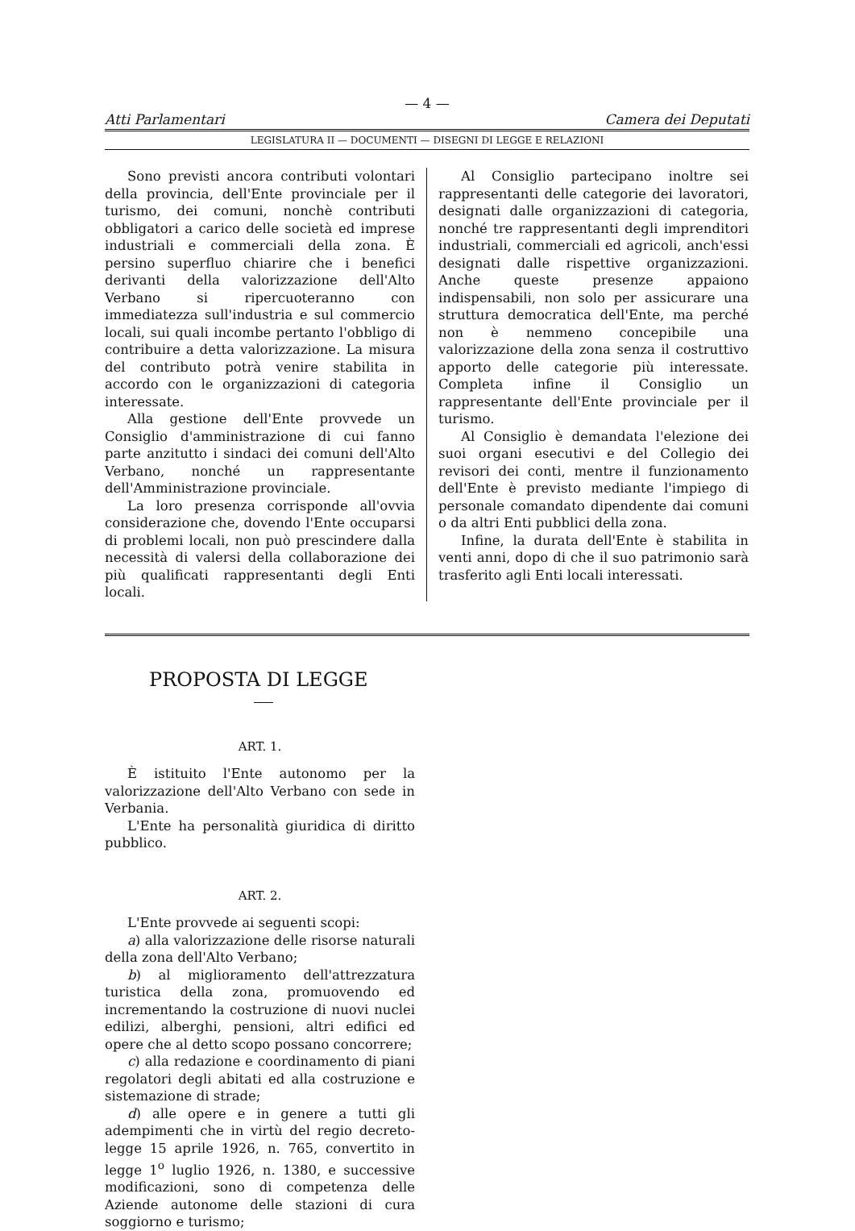— 4 —
Atti Parlamentari Camera dei Deputati
LEGISLATURA II — DOCUMENTI — DISEGNI DI LEGGE E RELAZIONI
Sono previsti ancora contributi volontari della provincia, dell'Ente provinciale per il turismo, dei comuni, nonchè contributi obbligatori a carico delle società ed imprese industriali e commerciali della zona. È persino superfluo chiarire che i benefici derivanti della valorizzazione dell'Alto Verbano si ripercuoteranno con immediatezza sull'industria e sul commercio locali, sui quali incombe pertanto l'obbligo di contribuire a detta valorizzazione. La misura del contributo potrà venire stabilita in accordo con le organizzazioni di categoria interessate.
Alla gestione dell'Ente provvede un Consiglio d'amministrazione di cui fanno parte anzitutto i sindaci dei comuni dell'Alto Verbano, nonché un rappresentante dell'Amministrazione provinciale.
La loro presenza corrisponde all'ovvia considerazione che, dovendo l'Ente occuparsi di problemi locali, non può prescindere dalla necessità di valersi della collaborazione dei più qualificati rappresentanti degli Enti locali.
Al Consiglio partecipano inoltre sei rappresentanti delle categorie dei lavoratori, designati dalle organizzazioni di categoria, nonché tre rappresentanti degli imprenditori industriali, commerciali ed agricoli, anch'essi designati dalle rispettive organizzazioni. Anche queste presenze appaiono indispensabili, non solo per assicurare una struttura democratica dell'Ente, ma perché non è nemmeno concepibile una valorizzazione della zona senza il costruttivo apporto delle categorie più interessate. Completa infine il Consiglio un rappresentante dell'Ente provinciale per il turismo.
Al Consiglio è demandata l'elezione dei suoi organi esecutivi e del Collegio dei revisori dei conti, mentre il funzionamento dell'Ente è previsto mediante l'impiego di personale comandato dipendente dai comuni o da altri Enti pubblici della zona.
Infine, la durata dell'Ente è stabilita in venti anni, dopo di che il suo patrimonio sarà trasferito agli Enti locali interessati.
PROPOSTA DI LEGGE
ART. 1.
È istituito l'Ente autonomo per la valorizzazione dell'Alto Verbano con sede in Verbania.
L'Ente ha personalità giuridica di diritto pubblico.
ART. 2.
L'Ente provvede ai seguenti scopi:
a) alla valorizzazione delle risorse naturali della zona dell'Alto Verbano;
b) al miglioramento dell'attrezzatura turistica della zona, promuovendo ed incrementando la costruzione di nuovi nuclei edilizi, alberghi, pensioni, altri edifici ed opere che al detto scopo possano concorrere;
c) alla redazione e coordinamento di piani regolatori degli abitati ed alla costruzione e sistemazione di strade;
d) alle opere e in genere a tutti gli adempimenti che in virtù del regio decreto-legge 15 aprile 1926, n. 765, convertito in legge 1<sup>o</sup> luglio 1926, n. 1380, e successive modificazioni, sono di competenza delle Aziende autonome delle stazioni di cura soggiorno e turismo;